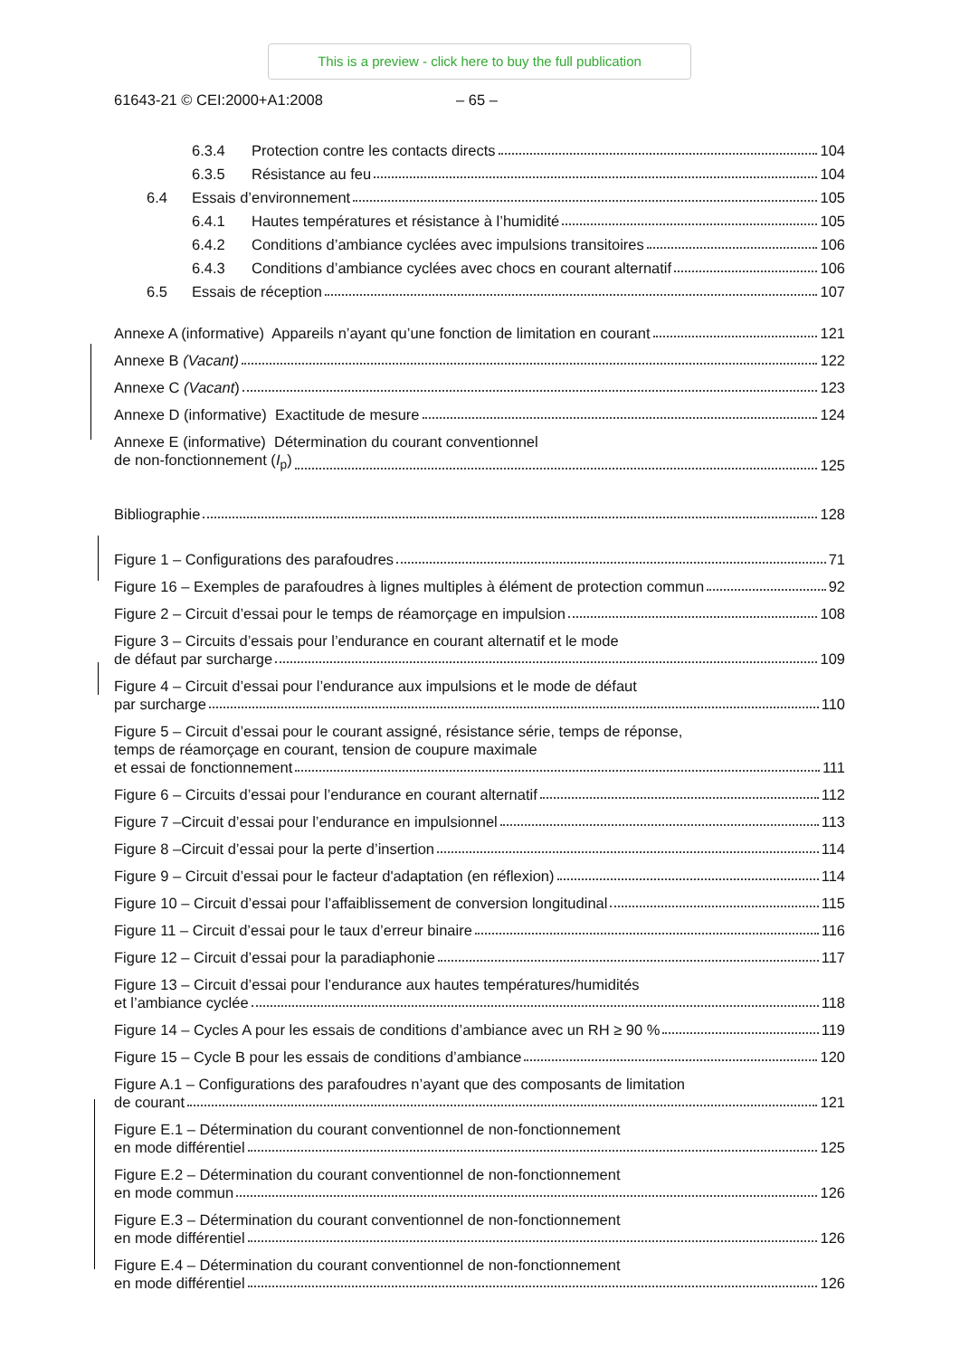This is a preview - click here to buy the full publication
61643-21 © CEI:2000+A1:2008 – 65 –
6.3.4 Protection contre les contacts directs 104
6.3.5 Résistance au feu 104
6.4 Essais d’environnement 105
6.4.1 Hautes températures et résistance à l’humidité 105
6.4.2 Conditions d’ambiance cyclées avec impulsions transitoires 106
6.4.3 Conditions d’ambiance cyclées avec chocs en courant alternatif 106
6.5 Essais de réception 107
Annexe A (informative) Appareils n’ayant qu’une fonction de limitation en courant 121
Annexe B (Vacant) 122
Annexe C (Vacant) 123
Annexe D (informative) Exactitude de mesure 124
Annexe E (informative) Détermination du courant conventionnel
de non-fonctionnement (I<sub>p</sub>) 125
Bibliographie 128
Figure 1 – Configurations des parafoudres 71
Figure 16 – Exemples de parafoudres à lignes multiples à élément de protection commun 92
Figure 2 – Circuit d’essai pour le temps de réamorçage en impulsion 108
Figure 3 – Circuits d’essais pour l’endurance en courant alternatif et le mode
de défaut par surcharge 109
Figure 4 – Circuit d’essai pour l’endurance aux impulsions et le mode de défaut
par surcharge 110
Figure 5 – Circuit d’essai pour le courant assigné, résistance série, temps de réponse,
temps de réamorçage en courant, tension de coupure maximale
et essai de fonctionnement 111
Figure 6 – Circuits d’essai pour l’endurance en courant alternatif 112
Figure 7 –Circuit d’essai pour l’endurance en impulsionnel 113
Figure 8 –Circuit d’essai pour la perte d’insertion 114
Figure 9 – Circuit d’essai pour le facteur d'adaptation (en réflexion) 114
Figure 10 – Circuit d’essai pour l’affaiblissement de conversion longitudinal 115
Figure 11 – Circuit d’essai pour le taux d’erreur binaire 116
Figure 12 – Circuit d’essai pour la paradiaphonie 117
Figure 13 – Circuit d’essai pour l’endurance aux hautes températures/humidités
et l’ambiance cyclée 118
Figure 14 – Cycles A pour les essais de conditions d’ambiance avec un RH ≥ 90 % 119
Figure 15 – Cycle B pour les essais de conditions d’ambiance 120
Figure A.1 – Configurations des parafoudres n’ayant que des composants de limitation
de courant 121
Figure E.1 – Détermination du courant conventionnel de non-fonctionnement
en mode différentiel 125
Figure E.2 – Détermination du courant conventionnel de non-fonctionnement
en mode commun 126
Figure E.3 – Détermination du courant conventionnel de non-fonctionnement
en mode différentiel 126
Figure E.4 – Détermination du courant conventionnel de non-fonctionnement
en mode différentiel 126